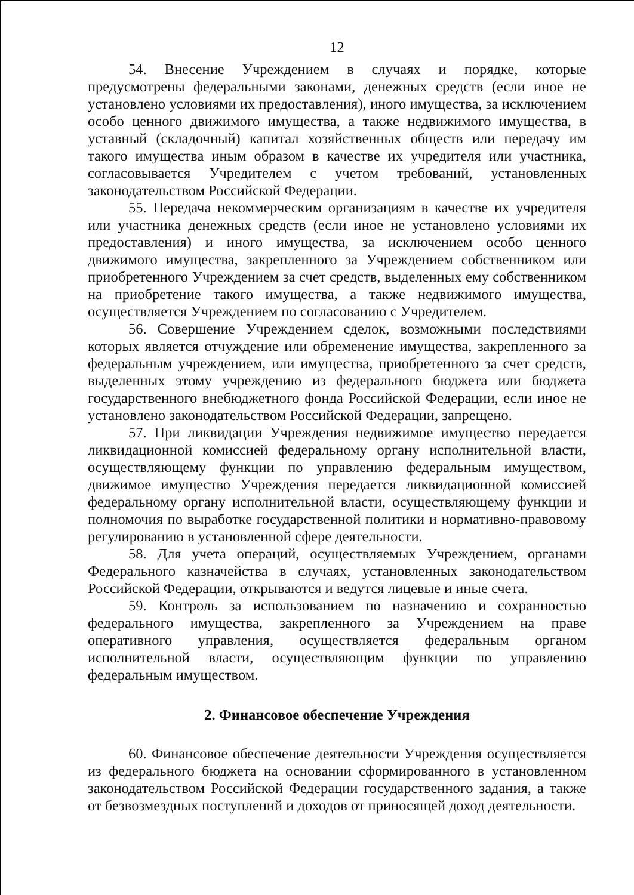12
54. Внесение Учреждением в случаях и порядке, которые предусмотрены федеральными законами, денежных средств (если иное не установлено условиями их предоставления), иного имущества, за исключением особо ценного движимого имущества, а также недвижимого имущества, в уставный (складочный) капитал хозяйственных обществ или передачу им такого имущества иным образом в качестве их учредителя или участника, согласовывается Учредителем с учетом требований, установленных законодательством Российской Федерации.
55. Передача некоммерческим организациям в качестве их учредителя или участника денежных средств (если иное не установлено условиями их предоставления) и иного имущества, за исключением особо ценного движимого имущества, закрепленного за Учреждением собственником или приобретенного Учреждением за счет средств, выделенных ему собственником на приобретение такого имущества, а также недвижимого имущества, осуществляется Учреждением по согласованию с Учредителем.
56. Совершение Учреждением сделок, возможными последствиями которых является отчуждение или обременение имущества, закрепленного за федеральным учреждением, или имущества, приобретенного за счет средств, выделенных этому учреждению из федерального бюджета или бюджета государственного внебюджетного фонда Российской Федерации, если иное не установлено законодательством Российской Федерации, запрещено.
57. При ликвидации Учреждения недвижимое имущество передается ликвидационной комиссией федеральному органу исполнительной власти, осуществляющему функции по управлению федеральным имуществом, движимое имущество Учреждения передается ликвидационной комиссией федеральному органу исполнительной власти, осуществляющему функции и полномочия по выработке государственной политики и нормативно-правовому регулированию в установленной сфере деятельности.
58. Для учета операций, осуществляемых Учреждением, органами Федерального казначейства в случаях, установленных законодательством Российской Федерации, открываются и ведутся лицевые и иные счета.
59. Контроль за использованием по назначению и сохранностью федерального имущества, закрепленного за Учреждением на праве оперативного управления, осуществляется федеральным органом исполнительной власти, осуществляющим функции по управлению федеральным имуществом.
2. Финансовое обеспечение Учреждения
60. Финансовое обеспечение деятельности Учреждения осуществляется из федерального бюджета на основании сформированного в установленном законодательством Российской Федерации государственного задания, а также от безвозмездных поступлений и доходов от приносящей доход деятельности.